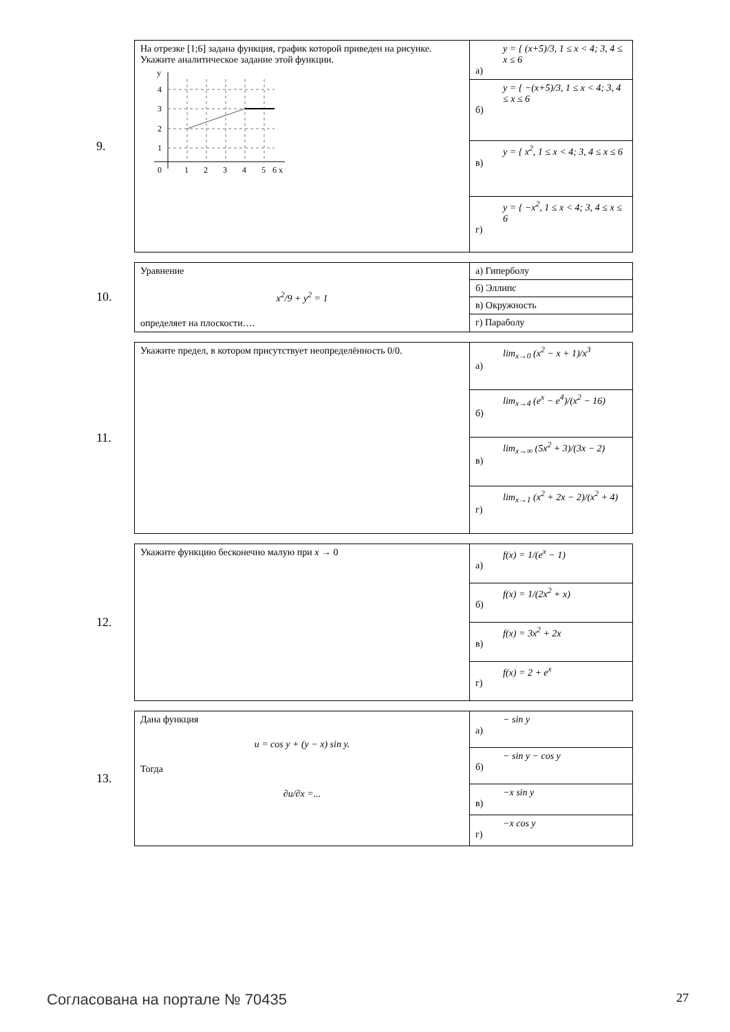9.
| На отрезке [1;6] задана функция, график которой приведен на рисунке. Укажите аналитическое задание этой функции. y 4 3 2 1 0 1 2 3 4 5 6 x | y = { (x+5)/3, 1 ≤ x < 4; 3, 4 ≤ x ≤ 6 а) |
| | y = { −(x+5)/3, 1 ≤ x < 4; 3, 4 ≤ x ≤ 6 б) |
| | y = { x<sup>2</sup>, 1 ≤ x < 4; 3, 4 ≤ x ≤ 6 в) |
| | y = { −x<sup>2</sup>, 1 ≤ x < 4; 3, 4 ≤ x ≤ 6 г) |
10.
| Уравнение x<sup>2</sup>/9 + y<sup>2</sup> = 1 определяет на плоскости…. | а) Гиперболу |
| | б) Эллипс |
| | в) Окружность |
| | г) Параболу |
11.
| Укажите предел, в котором присутствует неопределённость 0/0. | lim<sub>x→0</sub> (x<sup>2</sup> − x + 1)/x<sup>3</sup> а) |
| | lim<sub>x→4</sub> (e<sup>x</sup> − e<sup>4</sup>)/(x<sup>2</sup> − 16) б) |
| | lim<sub>x→∞</sub> (5x<sup>2</sup> + 3)/(3x − 2) в) |
| | lim<sub>x→1</sub> (x<sup>2</sup> + 2x − 2)/(x<sup>2</sup> + 4) г) |
12.
| Укажите функцию бесконечно малую при x → 0 | f(x) = 1/(e<sup>x</sup> − 1) а) |
| | f(x) = 1/(2x<sup>2</sup> + x) б) |
| | f(x) = 3x<sup>2</sup> + 2x в) |
| | f(x) = 2 + e<sup>x</sup> г) |
13.
| Дана функция u = cos y + (y − x) sin y. Тогда ∂u/∂x =... | − sin y а) |
| | − sin y − cos y б) |
| | −x sin y в) |
| | −x cos y г) |
Согласована на портале № 70435 27